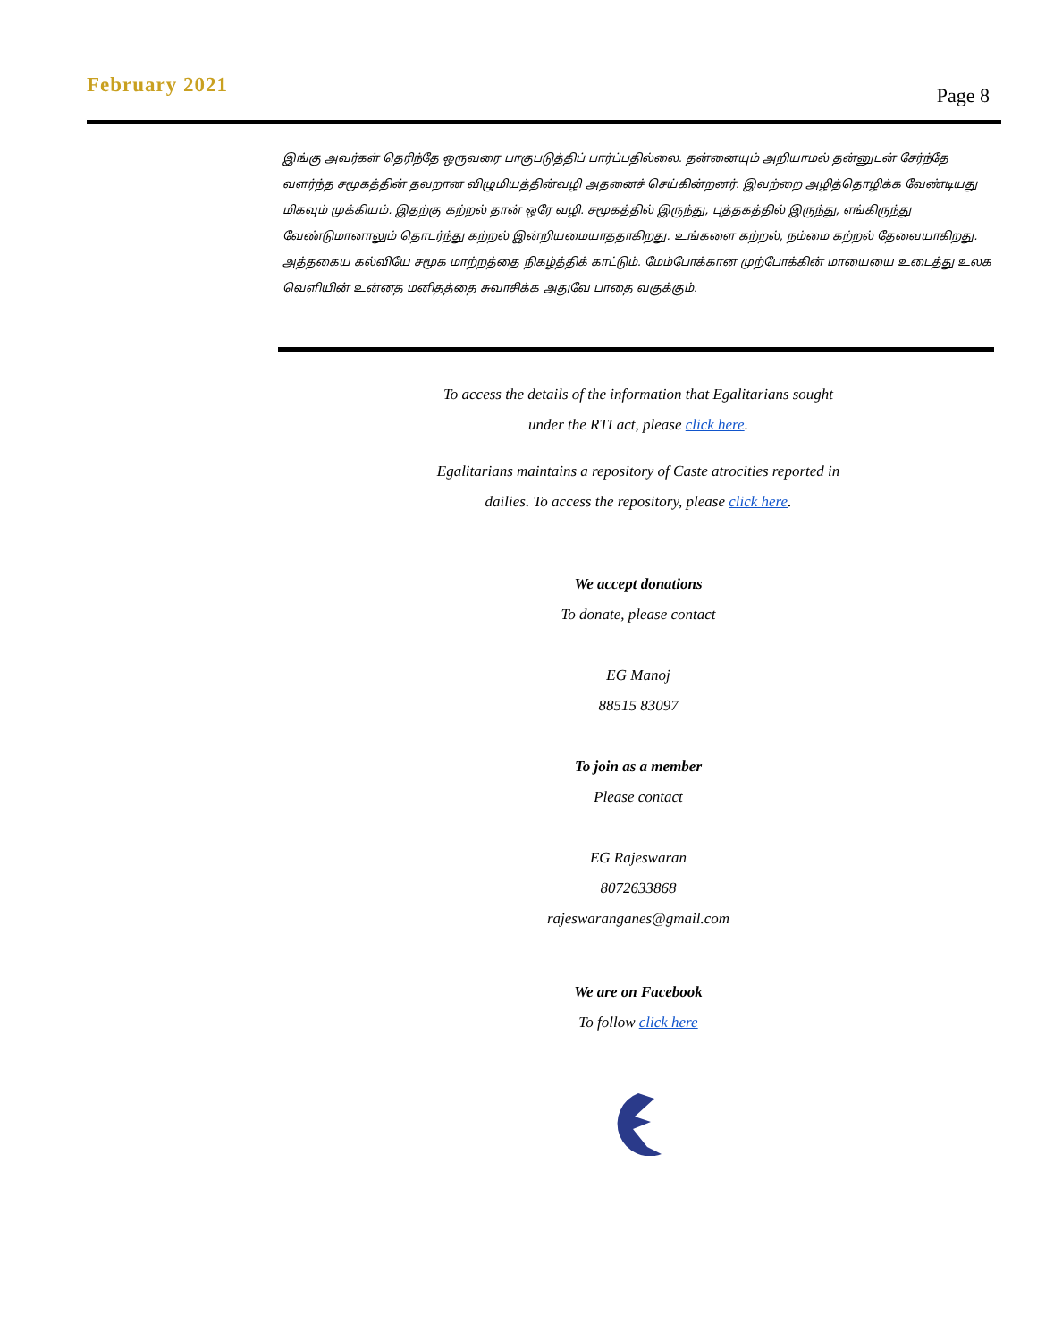February 2021
Page 8
இங்கு அவர்கள் தெரிந்தே ஒருவரை பாகுபடுத்திப் பார்ப்பதில்லை. தன்னையும் அறியாமல் தன்னுடன் சேர்ந்தே வளர்ந்த சமூகத்தின் தவறான விழுமியத்தின்வழி அதனைச் செய்கின்றனர். இவற்றை அழித்தொழிக்க வேண்டியது மிகவும் முக்கியம். இதற்கு கற்றல் தான் ஒரே வழி. சமூகத்தில் இருந்து, புத்தகத்தில் இருந்து, எங்கிருந்து வேண்டுமானாலும் தொடர்ந்து கற்றல் இன்றியமையாததாகிறது. உங்களை கற்றல், நம்மை கற்றல் தேவையாகிறது. அத்தகைய கல்வியே சமூக மாற்றத்தை நிகழ்த்திக் காட்டும். மேம்போக்கான முற்போக்கின் மாயையை உடைத்து உலக வெளியின் உன்னத மனிதத்தை சுவாசிக்க அதுவே பாதை வகுக்கும்.
To access the details of the information that Egalitarians sought
under the RTI act, please click here.
Egalitarians maintains a repository of Caste atrocities reported in
dailies. To access the repository, please click here.
We accept donations
To donate, please contact
EG Manoj
88515 83097
To join as a member
Please contact
EG Rajeswaran
8072633868
rajeswaranganes@gmail.com
We are on Facebook
To follow click here